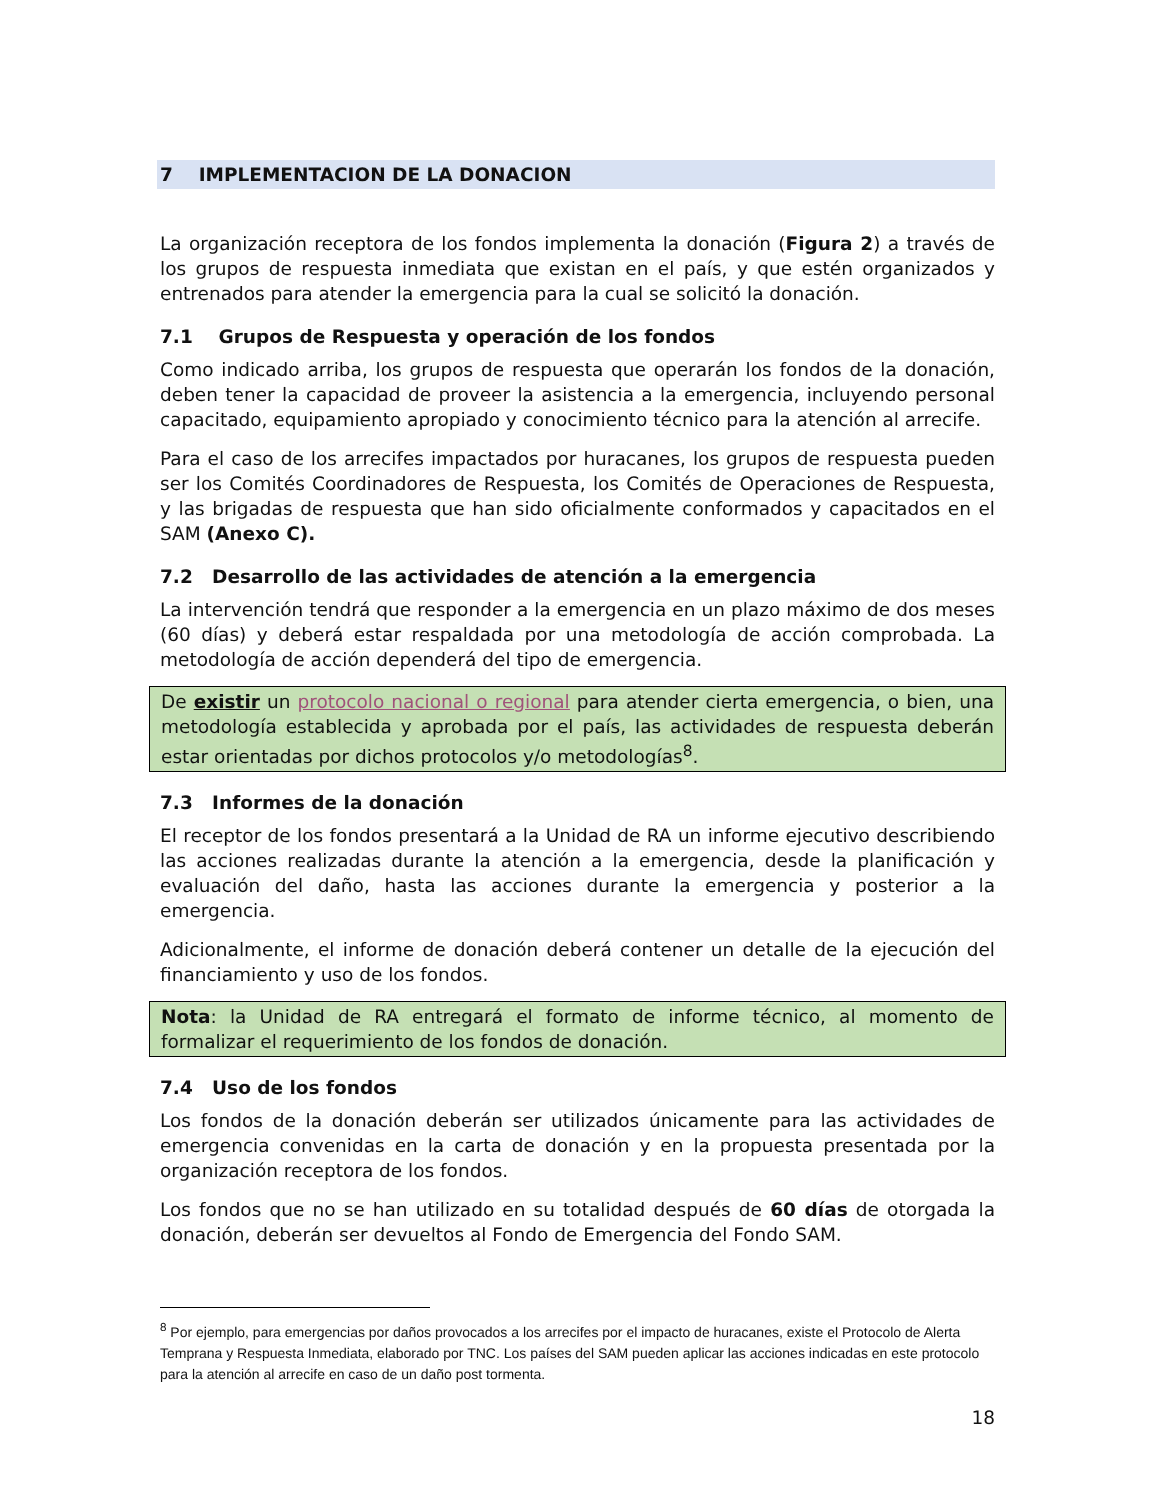7 IMPLEMENTACION DE LA DONACION
La organización receptora de los fondos implementa la donación (Figura 2) a través de los grupos de respuesta inmediata que existan en el país, y que estén organizados y entrenados para atender la emergencia para la cual se solicitó la donación.
7.1 Grupos de Respuesta y operación de los fondos
Como indicado arriba, los grupos de respuesta que operarán los fondos de la donación, deben tener la capacidad de proveer la asistencia a la emergencia, incluyendo personal capacitado, equipamiento apropiado y conocimiento técnico para la atención al arrecife.
Para el caso de los arrecifes impactados por huracanes, los grupos de respuesta pueden ser los Comités Coordinadores de Respuesta, los Comités de Operaciones de Respuesta, y las brigadas de respuesta que han sido oficialmente conformados y capacitados en el SAM (Anexo C).
7.2 Desarrollo de las actividades de atención a la emergencia
La intervención tendrá que responder a la emergencia en un plazo máximo de dos meses (60 días) y deberá estar respaldada por una metodología de acción comprobada. La metodología de acción dependerá del tipo de emergencia.
De existir un protocolo nacional o regional para atender cierta emergencia, o bien, una metodología establecida y aprobada por el país, las actividades de respuesta deberán estar orientadas por dichos protocolos y/o metodologías<sup>8</sup>.
7.3 Informes de la donación
El receptor de los fondos presentará a la Unidad de RA un informe ejecutivo describiendo las acciones realizadas durante la atención a la emergencia, desde la planificación y evaluación del daño, hasta las acciones durante la emergencia y posterior a la emergencia.
Adicionalmente, el informe de donación deberá contener un detalle de la ejecución del financiamiento y uso de los fondos.
Nota: la Unidad de RA entregará el formato de informe técnico, al momento de formalizar el requerimiento de los fondos de donación.
7.4 Uso de los fondos
Los fondos de la donación deberán ser utilizados únicamente para las actividades de emergencia convenidas en la carta de donación y en la propuesta presentada por la organización receptora de los fondos.
Los fondos que no se han utilizado en su totalidad después de 60 días de otorgada la donación, deberán ser devueltos al Fondo de Emergencia del Fondo SAM.
<sup>8</sup> Por ejemplo, para emergencias por daños provocados a los arrecifes por el impacto de huracanes, existe el Protocolo de Alerta Temprana y Respuesta Inmediata, elaborado por TNC. Los países del SAM pueden aplicar las acciones indicadas en este protocolo para la atención al arrecife en caso de un daño post tormenta.
18